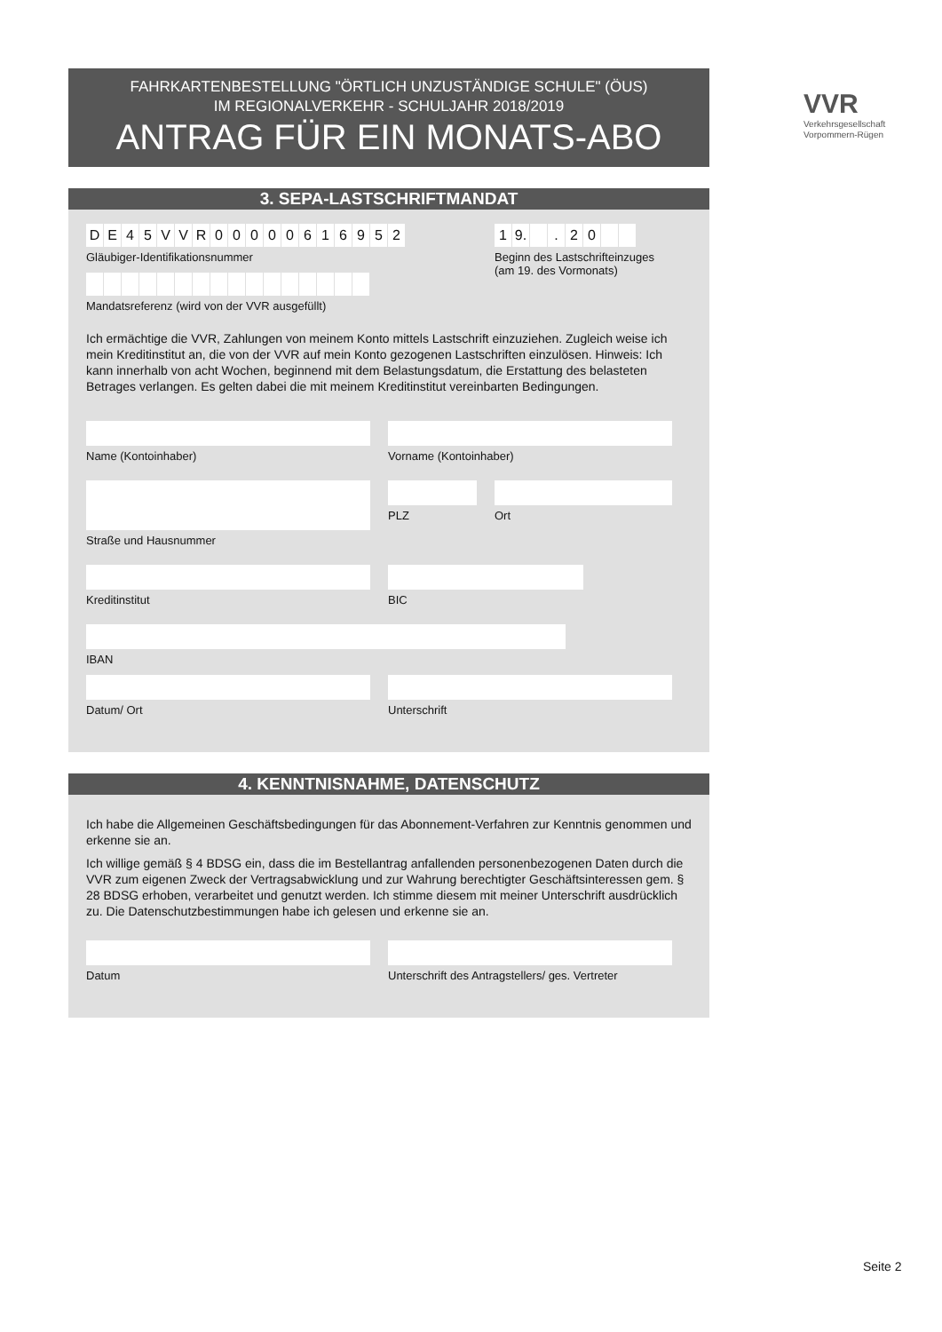VVR
Verkehrsgesellschaft
Vorpommern-Rügen
FAHRKARTENBESTELLUNG "ÖRTLICH UNZUSTÄNDIGE SCHULE" (ÖUS)
IM REGIONALVERKEHR - SCHULJAHR 2018/2019
ANTRAG FÜR EIN MONATS-ABO
3. SEPA-LASTSCHRIFTMANDAT
DE 45 VVR 00000616952
Gläubiger-Identifikationsnummer
Mandatsreferenz (wird von der VVR ausgefüllt)
1 9. . 20
Beginn des Lastschrifteinzuges
(am 19. des Vormonats)
Ich ermächtige die VVR, Zahlungen von meinem Konto mittels Lastschrift einzuziehen. Zugleich weise ich mein Kreditinstitut an, die von der VVR auf mein Konto gezogenen Lastschriften einzulösen. Hinweis: Ich kann innerhalb von acht Wochen, beginnend mit dem Belastungsdatum, die Erstattung des belasteten Betrages verlangen. Es gelten dabei die mit meinem Kreditinstitut vereinbarten Bedingungen.
Name (Kontoinhaber) Vorname (Kontoinhaber)
Straße und Hausnummer PLZ Ort
Kreditinstitut BIC
IBAN
Datum/ Ort Unterschrift
4. KENNTNISNAHME, DATENSCHUTZ
Ich habe die Allgemeinen Geschäftsbedingungen für das Abonnement-Verfahren zur Kenntnis genommen und erkenne sie an.
Ich willige gemäß § 4 BDSG ein, dass die im Bestellantrag anfallenden personenbezogenen Daten durch die VVR zum eigenen Zweck der Vertragsabwicklung und zur Wahrung berechtigter Geschäftsinteressen gem. § 28 BDSG erhoben, verarbeitet und genutzt werden. Ich stimme diesem mit meiner Unterschrift ausdrücklich zu. Die Datenschutzbestimmungen habe ich gelesen und erkenne sie an.
Datum Unterschrift des Antragstellers/ ges. Vertreter
Seite 2